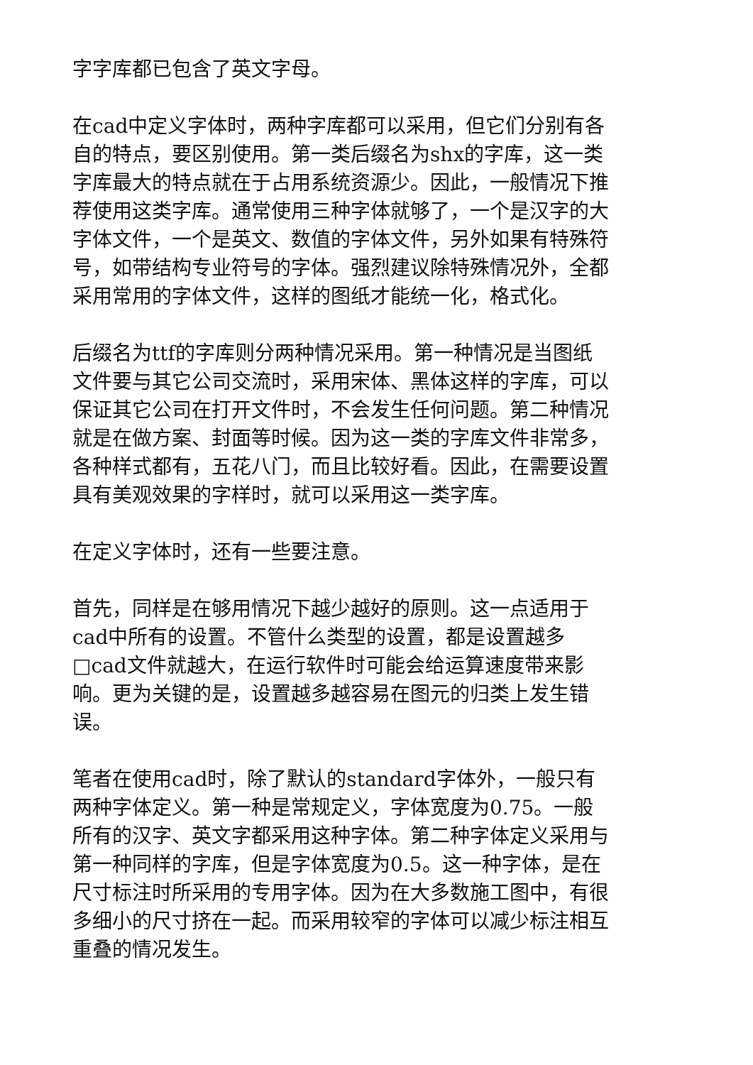字字库都已包含了英文字母。
在cad中定义字体时，两种字库都可以采用，但它们分别有各自的特点，要区别使用。第一类后缀名为shx的字库，这一类字库最大的特点就在于占用系统资源少。因此，一般情况下推荐使用这类字库。通常使用三种字体就够了，一个是汉字的大字体文件，一个是英文、数值的字体文件，另外如果有特殊符号，如带结构专业符号的字体。强烈建议除特殊情况外，全都采用常用的字体文件，这样的图纸才能统一化，格式化。
后缀名为ttf的字库则分两种情况采用。第一种情况是当图纸文件要与其它公司交流时，采用宋体、黑体这样的字库，可以保证其它公司在打开文件时，不会发生任何问题。第二种情况就是在做方案、封面等时候。因为这一类的字库文件非常多，各种样式都有，五花八门，而且比较好看。因此，在需要设置具有美观效果的字样时，就可以采用这一类字库。
在定义字体时，还有一些要注意。
首先，同样是在够用情况下越少越好的原则。这一点适用于cad中所有的设置。不管什么类型的设置，都是设置越多□cad文件就越大，在运行软件时可能会给运算速度带来影响。更为关键的是，设置越多越容易在图元的归类上发生错误。
笔者在使用cad时，除了默认的standard字体外，一般只有两种字体定义。第一种是常规定义，字体宽度为0.75。一般所有的汉字、英文字都采用这种字体。第二种字体定义采用与第一种同样的字库，但是字体宽度为0.5。这一种字体，是在尺寸标注时所采用的专用字体。因为在大多数施工图中，有很多细小的尺寸挤在一起。而采用较窄的字体可以减少标注相互重叠的情况发生。